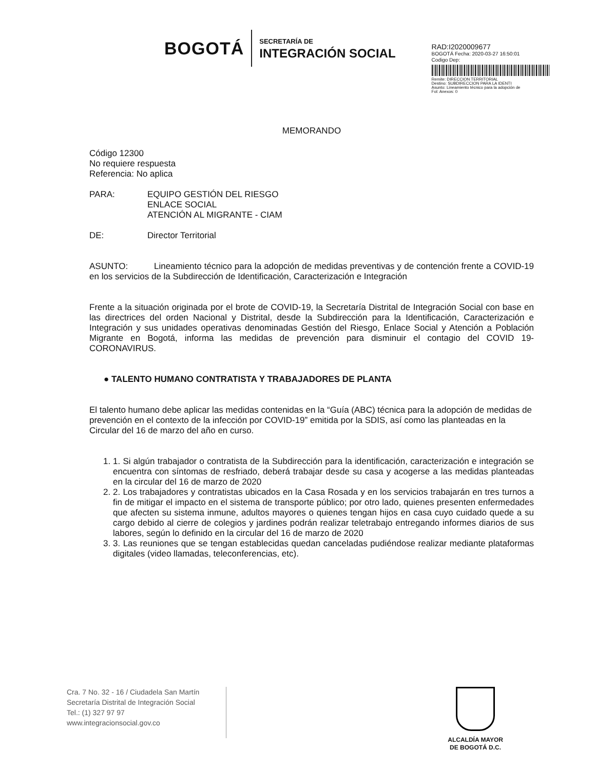BOGOTÁ
SECRETARÍA DE
INTEGRACIÓN SOCIAL
RAD:I2020009677
BOGOTÁ Fecha: 2020-03-27 16:50:01
Codigo Dep:
Remite: DIRECCION TERRITORIAL
Destino: SUBDIRECCION PARA LA IDENTI
Asunto: Lineamiento técnico para la adopción de
Fol: Anexos: 0
MEMORANDO
Código 12300
No requiere respuesta
Referencia: No aplica
PARA: EQUIPO GESTIÓN DEL RIESGO
ENLACE SOCIAL
ATENCIÓN AL MIGRANTE - CIAM
DE: Director Territorial
ASUNTO: Lineamiento técnico para la adopción de medidas preventivas y de contención frente a COVID-19 en los servicios de la Subdirección de Identificación, Caracterización e Integración
Frente a la situación originada por el brote de COVID-19, la Secretaría Distrital de Integración Social con base en las directrices del orden Nacional y Distrital, desde la Subdirección para la Identificación, Caracterización e Integración y sus unidades operativas denominadas Gestión del Riesgo, Enlace Social y Atención a Población Migrante en Bogotá, informa las medidas de prevención para disminuir el contagio del COVID 19- CORONAVIRUS.
● TALENTO HUMANO CONTRATISTA Y TRABAJADORES DE PLANTA
El talento humano debe aplicar las medidas contenidas en la “Guía (ABC) técnica para la adopción de medidas de prevención en el contexto de la infección por COVID-19” emitida por la SDIS, así como las planteadas en la Circular del 16 de marzo del año en curso.
1. 1. Si algún trabajador o contratista de la Subdirección para la identificación, caracterización e integración se encuentra con síntomas de resfriado, deberá trabajar desde su casa y acogerse a las medidas planteadas en la circular del 16 de marzo de 2020
2. 2. Los trabajadores y contratistas ubicados en la Casa Rosada y en los servicios trabajarán en tres turnos a fin de mitigar el impacto en el sistema de transporte público; por otro lado, quienes presenten enfermedades que afecten su sistema inmune, adultos mayores o quienes tengan hijos en casa cuyo cuidado quede a su cargo debido al cierre de colegios y jardines podrán realizar teletrabajo entregando informes diarios de sus labores, según lo definido en la circular del 16 de marzo de 2020
3. 3. Las reuniones que se tengan establecidas quedan canceladas pudiéndose realizar mediante plataformas digitales (video llamadas, teleconferencias, etc).
Cra. 7 No. 32 - 16 / Ciudadela San Martín
Secretaría Distrital de Integración Social
Tel.: (1) 327 97 97
www.integracionsocial.gov.co
ALCALDÍA MAYOR
DE BOGOTÁ D.C.